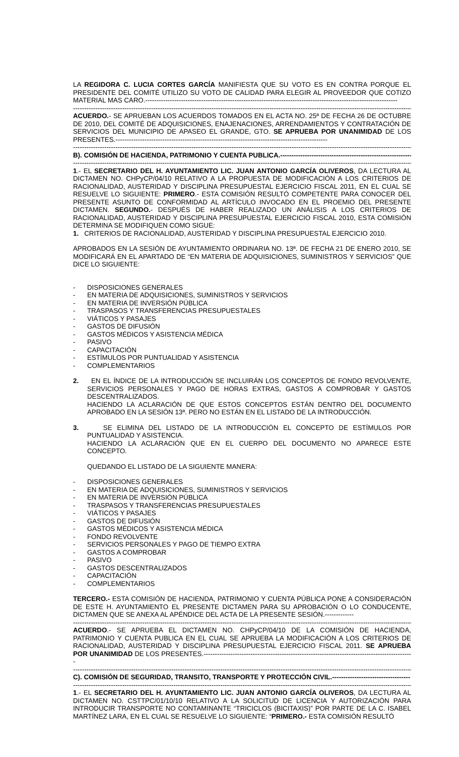LA REGIDORA C. LUCIA CORTES GARCÍA MANIFIESTA QUE SU VOTO ES EN CONTRA PORQUE EL PRESIDENTE DEL COMITÉ UTILIZO SU VOTO DE CALIDAD PARA ELEGIR AL PROVEEDOR QUE COTIZO MATERIAL MAS CARO.-----------------------------------------------------------------------------------------------------------------
--------------------------------------------------------------------------------------------------------------------------------------------------------
ACUERDO.- SE APRUEBAN LOS ACUERDOS TOMADOS EN EL ACTA NO. 25ª DE FECHA 26 DE OCTUBRE DE 2010, DEL COMITÉ DE ADQUISICIONES, ENAJENACIONES, ARRENDAMIENTOS Y CONTRATACIÓN DE SERVICIOS DEL MUNICIPIO DE APASEO EL GRANDE, GTO. SE APRUEBA POR UNANIMIDAD DE LOS PRESENTES.-----------------------------------------------------------------------------------------------
--------------------------------------------------------------------------------------------------------------------------------------------------------
B). COMISIÓN DE HACIENDA, PATRIMONIO Y CUENTA PUBLICA.------------------------------------------------------------
--------------------------------------------------------------------------------------------------------------------------------------------------------
1.- EL SECRETARIO DEL H. AYUNTAMIENTO LIC. JUAN ANTONIO GARCÍA OLIVEROS, DA LECTURA AL DICTAMEN NO. CHPyCP/04/10 RELATIVO A LA PROPUESTA DE MODIFICACIÓN A LOS CRITERIOS DE RACIONALIDAD, AUSTERIDAD Y DISCIPLINA PRESUPUESTAL EJERCICIO FISCAL 2011, EN EL CUAL SE RESUELVE LO SIGUIENTE: PRIMERO.- ESTA COMISIÓN RESULTÓ COMPETENTE PARA CONOCER DEL PRESENTE ASUNTO DE CONFORMIDAD AL ARTÍCULO INVOCADO EN EL PROEMIO DEL PRESENTE DICTAMEN. SEGUNDO.- DESPUÉS DE HABER REALIZADO UN ANÁLISIS A LOS CRITERIOS DE RACIONALIDAD, AUSTERIDAD Y DISCIPLINA PRESUPUESTAL EJERCICIO FISCAL 2010, ESTA COMISIÓN DETERMINA SE MODIFIQUEN COMO SIGUE:
1. CRITERIOS DE RACIONALIDAD, AUSTERIDAD Y DISCIPLINA PRESUPUESTAL EJERCICIO 2010.
APROBADOS EN LA SESIÓN DE AYUNTAMIENTO ORDINARIA NO. 13ª. DE FECHA 21 DE ENERO 2010, SE MODIFICARÁ EN EL APARTADO DE “EN MATERIA DE ADQUISICIONES, SUMINISTROS Y SERVICIOS” QUE DICE LO SIGUIENTE:
- DISPOSICIONES GENERALES
- EN MATERIA DE ADQUISICIONES, SUMINISTROS Y SERVICIOS
- EN MATERIA DE INVERSIÓN PÚBLICA
- TRASPASOS Y TRANSFERENCIAS PRESUPUESTALES
- VIÁTICOS Y PASAJES
- GASTOS DE DIFUSIÓN
- GASTOS MÉDICOS Y ASISTENCIA MÉDICA
- PASIVO
- CAPACITACIÓN
- ESTÍMULOS POR PUNTUALIDAD Y ASISTENCIA
- COMPLEMENTARIOS
2. EN EL ÍNDICE DE LA INTRODUCCIÓN SE INCLUIRÁN LOS CONCEPTOS DE FONDO REVOLVENTE, SERVICIOS PERSONALES Y PAGO DE HORAS EXTRAS, GASTOS A COMPROBAR Y GASTOS DESCENTRALIZADOS.
HACIENDO LA ACLARACIÓN DE QUE ESTOS CONCEPTOS ESTÁN DENTRO DEL DOCUMENTO APROBADO EN LA SESIÓN 13ª. PERO NO ESTÁN EN EL LISTADO DE LA INTRODUCCIÓN.
3. SE ELIMINA DEL LISTADO DE LA INTRODUCCIÓN EL CONCEPTO DE ESTÍMULOS POR PUNTUALIDAD Y ASISTENCIA.
HACIENDO LA ACLARACIÓN QUE EN EL CUERPO DEL DOCUMENTO NO APARECE ESTE CONCEPTO.
QUEDANDO EL LISTADO DE LA SIGUIENTE MANERA:
- DISPOSICIONES GENERALES
- EN MATERIA DE ADQUISICIONES, SUMINISTROS Y SERVICIOS
- EN MATERIA DE INVERSIÓN PÚBLICA
- TRASPASOS Y TRANSFERENCIAS PRESUPUESTALES
- VIÁTICOS Y PASAJES
- GASTOS DE DIFUSIÓN
- GASTOS MÉDICOS Y ASISTENCIA MÉDICA
- FONDO REVOLVENTE
- SERVICIOS PERSONALES Y PAGO DE TIEMPO EXTRA
- GASTOS A COMPROBAR
- PASIVO
- GASTOS DESCENTRALIZADOS
- CAPACITACIÓN
- COMPLEMENTARIOS
TERCERO.- ESTA COMISIÓN DE HACIENDA, PATRIMONIO Y CUENTA PÚBLICA PONE A CONSIDERACIÓN DE ESTE H. AYUNTAMIENTO EL PRESENTE DICTAMEN PARA SU APROBACIÓN O LO CONDUCENTE, DICTAMEN QUE SE ANEXA AL APÉNDICE DEL ACTA DE LA PRESENTE SESIÓN.-------------
--------------------------------------------------------------------------------------------------------------------------------------------------------
ACUERDO.- SE APRUEBA EL DICTAMEN NO. CHPyCP/04/10 DE LA COMISIÓN DE HACIENDA, PATRIMONIO Y CUENTA PUBLICA EN EL CUAL SE APRUEBA LA MODIFICACIÓN A LOS CRITERIOS DE RACIONALIDAD, AUSTERIDAD Y DISCIPLINA PRESUPUESTAL EJERCICIO FISCAL 2011. SE APRUEBA POR UNANIMIDAD DE LOS PRESENTES.----------------------------------------------------------------------------------------------
--------------------------------------------------------------------------------------------------------------------------------------------------------
C). COMISIÓN DE SEGURIDAD, TRANSITO, TRANSPORTE Y PROTECCIÓN CIVIL.-----------------------------------
--------------------------------------------------------------------------------------------------------------------------------------------------------
1.- EL SECRETARIO DEL H. AYUNTAMIENTO LIC. JUAN ANTONIO GARCÍA OLIVEROS, DA LECTURA AL DICTAMEN NO. CSTTPC/01/10/10 RELATIVO A LA SOLICITUD DE LICENCIA Y AUTORIZACIÓN PARA INTRODUCIR TRANSPORTE NO CONTAMINANTE “TRICICLOS (BICITAXIS)” POR PARTE DE LA C. ISABEL MARTÍNEZ LARA, EN EL CUAL SE RESUELVE LO SIGUIENTE: “PRIMERO.- ESTA COMISIÓN RESULTÓ